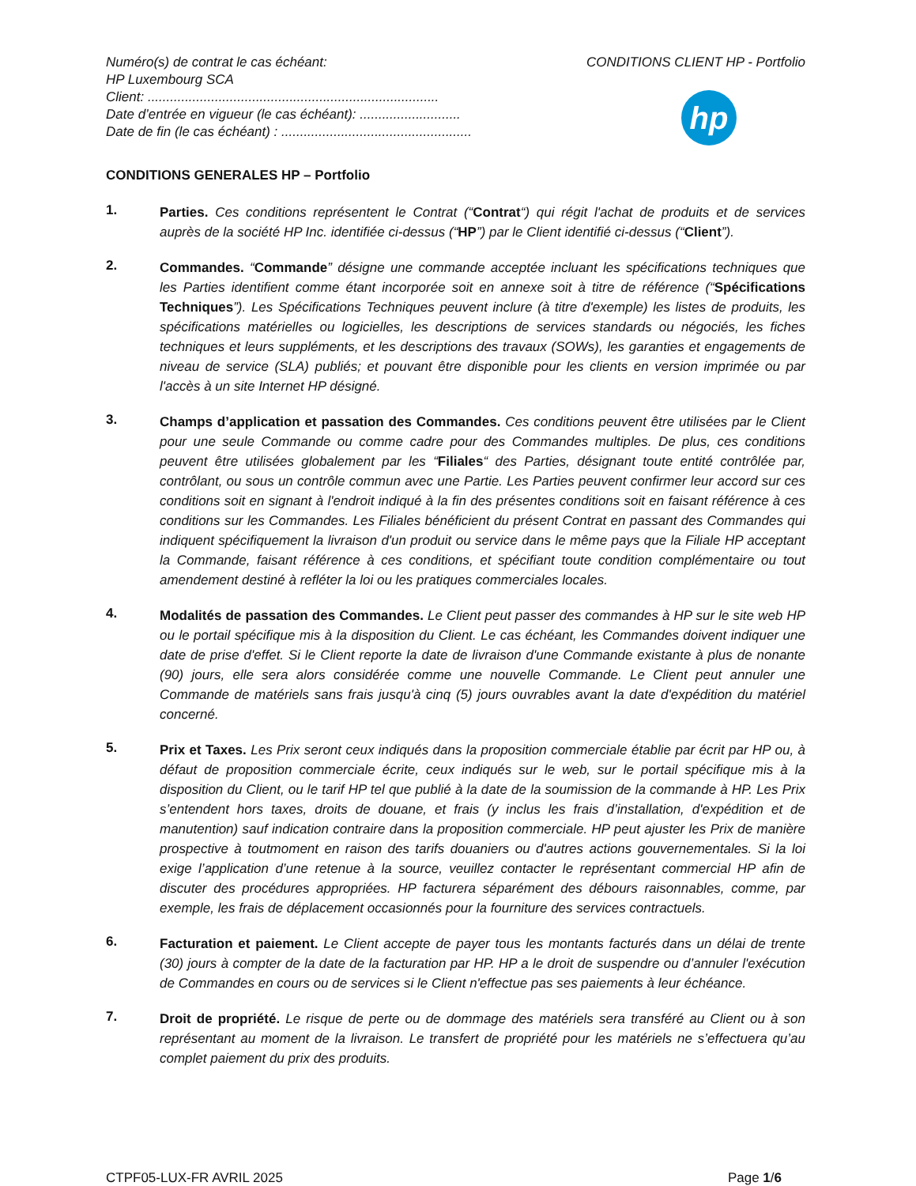Numéro(s) de contrat le cas échéant:
HP Luxembourg SCA
Client: ..............................................................................
Date d’entrée en vigueur (le cas échéant): ...........................
Date de fin (le cas échéant) : ...................................................
CONDITIONS CLIENT HP - Portfolio
hp
CONDITIONS GENERALES HP – Portfolio
1.
Parties. Ces conditions représentent le Contrat (“Contrat“) qui régit l'achat de produits et de services auprès de la société HP Inc. identifiée ci-dessus (“HP”) par le Client identifié ci-dessus (“Client”).
2.
Commandes. “Commande” désigne une commande acceptée incluant les spécifications techniques que les Parties identifient comme étant incorporée soit en annexe soit à titre de référence (“Spécifications Techniques”). Les Spécifications Techniques peuvent inclure (à titre d'exemple) les listes de produits, les spécifications matérielles ou logicielles, les descriptions de services standards ou négociés, les fiches techniques et leurs suppléments, et les descriptions des travaux (SOWs), les garanties et engagements de niveau de service (SLA) publiés; et pouvant être disponible pour les clients en version imprimée ou par l'accès à un site Internet HP désigné.
3.
Champs d’application et passation des Commandes. Ces conditions peuvent être utilisées par le Client pour une seule Commande ou comme cadre pour des Commandes multiples. De plus, ces conditions peuvent être utilisées globalement par les “Filiales“ des Parties, désignant toute entité contrôlée par, contrôlant, ou sous un contrôle commun avec une Partie. Les Parties peuvent confirmer leur accord sur ces conditions soit en signant à l'endroit indiqué à la fin des présentes conditions soit en faisant référence à ces conditions sur les Commandes. Les Filiales bénéficient du présent Contrat en passant des Commandes qui indiquent spécifiquement la livraison d'un produit ou service dans le même pays que la Filiale HP acceptant la Commande, faisant référence à ces conditions, et spécifiant toute condition complémentaire ou tout amendement destiné à refléter la loi ou les pratiques commerciales locales.
4.
Modalités de passation des Commandes. Le Client peut passer des commandes à HP sur le site web HP ou le portail spécifique mis à la disposition du Client. Le cas échéant, les Commandes doivent indiquer une date de prise d'effet. Si le Client reporte la date de livraison d'une Commande existante à plus de nonante (90) jours, elle sera alors considérée comme une nouvelle Commande. Le Client peut annuler une Commande de matériels sans frais jusqu'à cinq (5) jours ouvrables avant la date d'expédition du matériel concerné.
5.
Prix et Taxes. Les Prix seront ceux indiqués dans la proposition commerciale établie par écrit par HP ou, à défaut de proposition commerciale écrite, ceux indiqués sur le web, sur le portail spécifique mis à la disposition du Client, ou le tarif HP tel que publié à la date de la soumission de la commande à HP. Les Prix s’entendent hors taxes, droits de douane, et frais (y inclus les frais d’installation, d'expédition et de manutention) sauf indication contraire dans la proposition commerciale. HP peut ajuster les Prix de manière prospective à toutmoment en raison des tarifs douaniers ou d'autres actions gouvernementales. Si la loi exige l’application d’une retenue à la source, veuillez contacter le représentant commercial HP afin de discuter des procédures appropriées. HP facturera séparément des débours raisonnables, comme, par exemple, les frais de déplacement occasionnés pour la fourniture des services contractuels.
6.
Facturation et paiement. Le Client accepte de payer tous les montants facturés dans un délai de trente (30) jours à compter de la date de la facturation par HP. HP a le droit de suspendre ou d’annuler l'exécution de Commandes en cours ou de services si le Client n'effectue pas ses paiements à leur échéance.
7.
Droit de propriété. Le risque de perte ou de dommage des matériels sera transféré au Client ou à son représentant au moment de la livraison. Le transfert de propriété pour les matériels ne s’effectuera qu’au complet paiement du prix des produits.
CTPF05-LUX-FR AVRIL 2025 Page 1/6